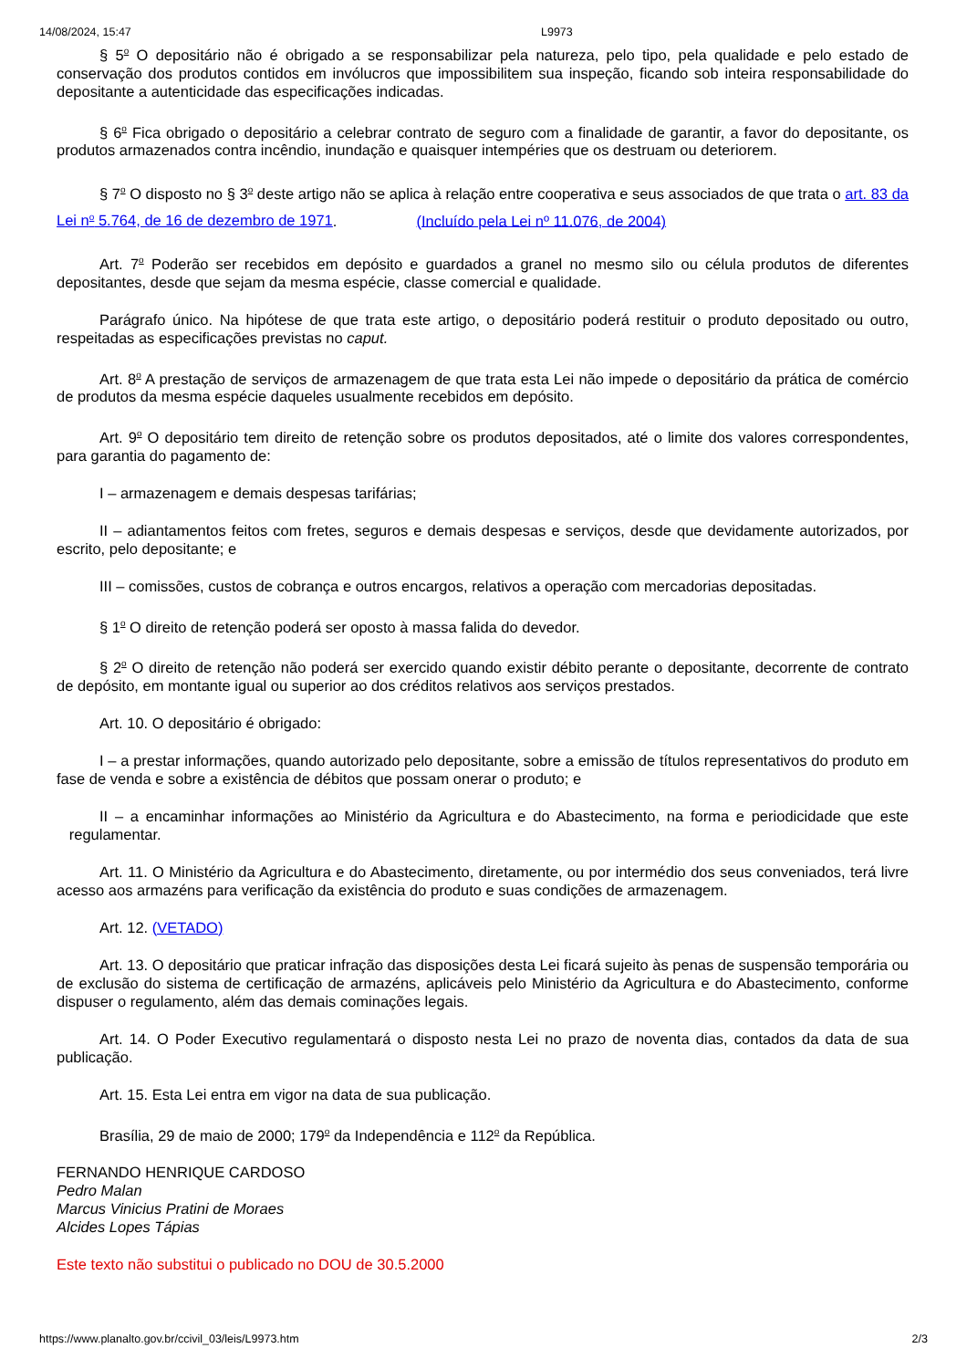14/08/2024, 15:47 L9973
§ 5<sup>o</sup> O depositário não é obrigado a se responsabilizar pela natureza, pelo tipo, pela qualidade e pelo estado de conservação dos produtos contidos em invólucros que impossibilitem sua inspeção, ficando sob inteira responsabilidade do depositante a autenticidade das especificações indicadas.
§ 6<sup>o</sup> Fica obrigado o depositário a celebrar contrato de seguro com a finalidade de garantir, a favor do depositante, os produtos armazenados contra incêndio, inundação e quaisquer intempéries que os destruam ou deteriorem.
§ 7<sup>o</sup> O disposto no § 3<sup>o</sup> deste artigo não se aplica à relação entre cooperativa e seus associados de que trata o art. 83 da Lei n<sup>o</sup> 5.764, de 16 de dezembro de 1971. (Incluído pela Lei nº 11.076, de 2004)
Art. 7<sup>o</sup> Poderão ser recebidos em depósito e guardados a granel no mesmo silo ou célula produtos de diferentes depositantes, desde que sejam da mesma espécie, classe comercial e qualidade.
Parágrafo único. Na hipótese de que trata este artigo, o depositário poderá restituir o produto depositado ou outro, respeitadas as especificações previstas no caput.
Art. 8<sup>o</sup> A prestação de serviços de armazenagem de que trata esta Lei não impede o depositário da prática de comércio de produtos da mesma espécie daqueles usualmente recebidos em depósito.
Art. 9<sup>o</sup> O depositário tem direito de retenção sobre os produtos depositados, até o limite dos valores correspondentes, para garantia do pagamento de:
I – armazenagem e demais despesas tarifárias;
II – adiantamentos feitos com fretes, seguros e demais despesas e serviços, desde que devidamente autorizados, por escrito, pelo depositante; e
III – comissões, custos de cobrança e outros encargos, relativos a operação com mercadorias depositadas.
§ 1<sup>o</sup> O direito de retenção poderá ser oposto à massa falida do devedor.
§ 2<sup>o</sup> O direito de retenção não poderá ser exercido quando existir débito perante o depositante, decorrente de contrato de depósito, em montante igual ou superior ao dos créditos relativos aos serviços prestados.
Art. 10. O depositário é obrigado:
I – a prestar informações, quando autorizado pelo depositante, sobre a emissão de títulos representativos do produto em fase de venda e sobre a existência de débitos que possam onerar o produto; e
II – a encaminhar informações ao Ministério da Agricultura e do Abastecimento, na forma e periodicidade que este regulamentar.
Art. 11. O Ministério da Agricultura e do Abastecimento, diretamente, ou por intermédio dos seus conveniados, terá livre acesso aos armazéns para verificação da existência do produto e suas condições de armazenagem.
Art. 12. (VETADO)
Art. 13. O depositário que praticar infração das disposições desta Lei ficará sujeito às penas de suspensão temporária ou de exclusão do sistema de certificação de armazéns, aplicáveis pelo Ministério da Agricultura e do Abastecimento, conforme dispuser o regulamento, além das demais cominações legais.
Art. 14. O Poder Executivo regulamentará o disposto nesta Lei no prazo de noventa dias, contados da data de sua publicação.
Art. 15. Esta Lei entra em vigor na data de sua publicação.
Brasília, 29 de maio de 2000; 179<sup>o</sup> da Independência e 112<sup>o</sup> da República.
FERNANDO HENRIQUE CARDOSO
Pedro Malan
Marcus Vinicius Pratini de Moraes
Alcides Lopes Tápias
Este texto não substitui o publicado no DOU de 30.5.2000
https://www.planalto.gov.br/ccivil_03/leis/L9973.htm 2/3